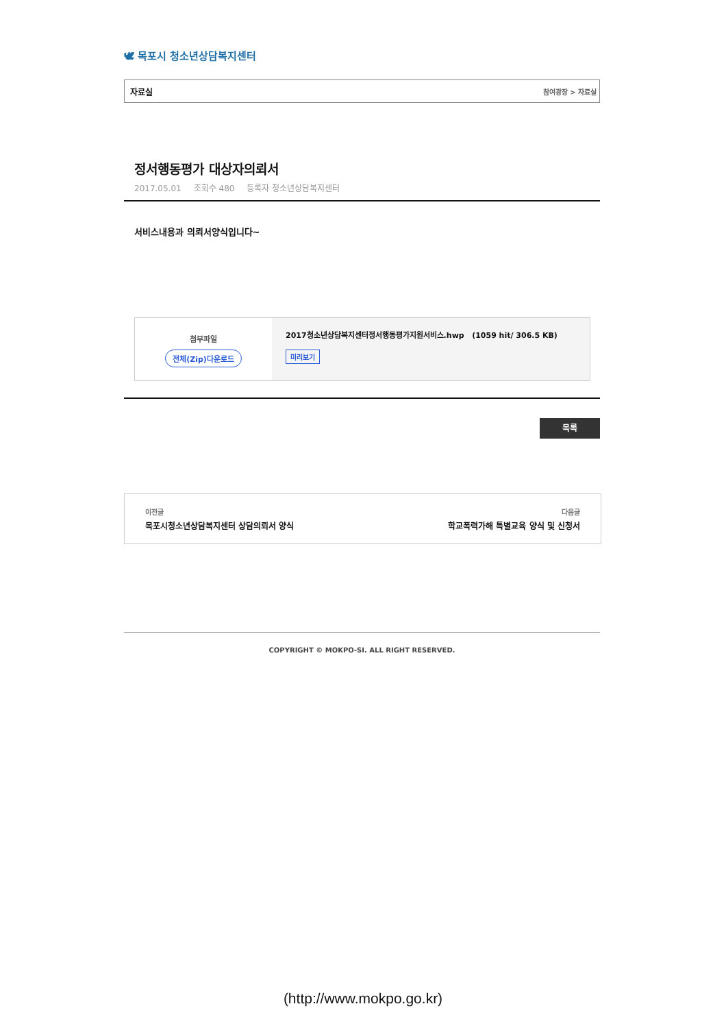🕊 목포시 청소년상담복지센터
자료실 참여광장 > 자료실
정서행동평가 대상자의뢰서
2017.05.01 조회수 480 등록자 청소년상담복지센터
서비스내용과 의뢰서양식입니다~
첨부파일
전체(Zip)다운로드
2017청소년상담복지센터정서행동평가지원서비스.hwp (1059 hit/ 306.5 KB)
미리보기
목록
이전글
목포시청소년상담복지센터 상담의뢰서 양식
다음글
학교폭력가해 특별교육 양식 및 신청서
COPYRIGHT © MOKPO-SI. ALL RIGHT RESERVED.
(http://www.mokpo.go.kr)